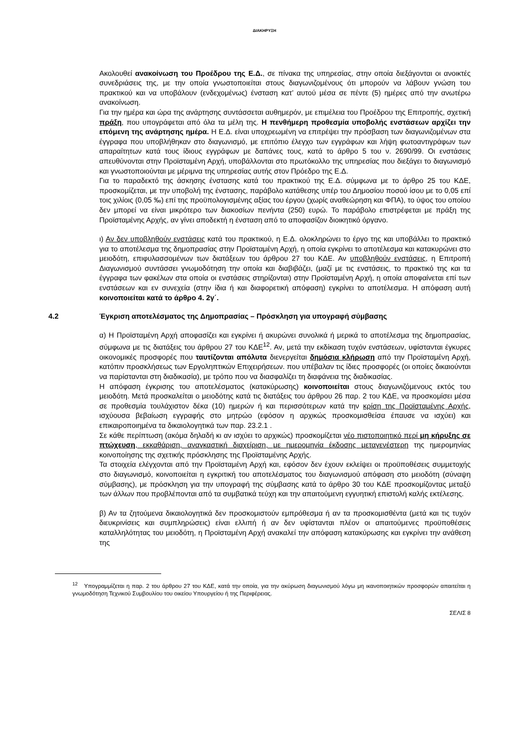ΔΙΑΚΗΡΥΞΗ
Ακολουθεί ανακοίνωση του Προέδρου της Ε.Δ., σε πίνακα της υπηρεσίας, στην οποία διεξάγονται οι ανοικτές συνεδριάσεις της, με την οποία γνωστοποιείται στους διαγωνιζομένους ότι μπορούν να λάβουν γνώση του πρακτικού και να υποβάλουν (ενδεχομένως) ένσταση κατ’ αυτού μέσα σε πέντε (5) ημέρες από την ανωτέρω ανακοίνωση.
Για την ημέρα και ώρα της ανάρτησης συντάσσεται αυθημερόν, με επιμέλεια του Προέδρου της Επιτροπής, σχετική πράξη, που υπογράφεται από όλα τα μέλη της. Η πενθήμερη προθεσμία υποβολής ενστάσεων αρχίζει την επόμενη της ανάρτησης ημέρα. Η Ε.Δ. είναι υποχρεωμένη να επιτρέψει την πρόσβαση των διαγωνιζομένων στα έγγραφα που υποβλήθηκαν στο διαγωνισμό, με επιτόπιο έλεγχο των εγγράφων και λήψη φωτοαντιγράφων των απαραίτητων κατά τους ίδιους εγγράφων με δαπάνες τους, κατά το άρθρο 5 του ν. 2690/99. Οι ενστάσεις απευθύνονται στην Προϊσταμένη Αρχή, υποβάλλονται στο πρωτόκολλο της υπηρεσίας που διεξάγει το διαγωνισμό και γνωστοποιούνται με μέριμνα της υπηρεσίας αυτής στον Πρόεδρο της Ε.Δ.
Για το παραδεκτό της άσκησης ένστασης κατά του πρακτικού της Ε.Δ. σύμφωνα με το άρθρο 25 του ΚΔΕ, προσκομίζεται, με την υποβολή της ένστασης, παράβολο κατάθεσης υπέρ του Δημοσίου ποσού ίσου με το 0,05 επί τοις χιλίοις (0,05 ‰) επί της προϋπολογισμένης αξίας του έργου (χωρίς αναθεώρηση και ΦΠΑ), το ύψος του οποίου δεν μπορεί να είναι μικρότερο των διακοσίων πενήντα (250) ευρώ. Το παράβολο επιστρέφεται με πράξη της Προϊσταμένης Αρχής, αν γίνει αποδεκτή η ένσταση από το αποφασίζον διοικητικό όργανο.
ι) Αν δεν υποβληθούν ενστάσεις κατά του πρακτικού, η Ε.Δ. ολοκληρώνει το έργο της και υποβάλλει το πρακτικό για το αποτέλεσμα της δημοπρασίας στην Προϊσταμένη Αρχή, η οποία εγκρίνει το αποτέλεσμα και κατακυρώνει στο μειοδότη, επιφυλασσομένων των διατάξεων του άρθρου 27 του ΚΔΕ. Αν υποβληθούν ενστάσεις, η Επιτροπή Διαγωνισμού συντάσσει γνωμοδότηση την οποία και διαβιβάζει, (μαζί με τις ενστάσεις, το πρακτικό της και τα έγγραφα των φακέλων στα οποία οι ενστάσεις στηρίζονται) στην Προϊσταμένη Αρχή, η οποία αποφαίνεται επί των ενστάσεων και εν συνεχεία (στην ίδια ή και διαφορετική απόφαση) εγκρίνει το αποτέλεσμα. Η απόφαση αυτή κοινοποιείται κατά το άρθρο 4. 2γ΄.
4.2 Έγκριση αποτελέσματος της Δημοπρασίας – Πρόσκληση για υπογραφή σύμβασης
α) Η Προϊσταμένη Αρχή αποφασίζει και εγκρίνει ή ακυρώνει συνολικά ή μερικά το αποτέλεσμα της δημοπρασίας, σύμφωνα με τις διατάξεις του άρθρου 27 του ΚΔΕ<sup>12</sup>. Αν, μετά την εκδίκαση τυχόν ενστάσεων, υφίστανται έγκυρες οικονομικές προσφορές που ταυτίζονται απόλυτα διενεργείται δημόσια κλήρωση από την Προϊσταμένη Αρχή, κατόπιν προσκλήσεως των Εργοληπτικών Επιχειρήσεων. που υπέβαλαν τις ίδιες προσφορές (οι οποίες δικαιούνται να παρίστανται στη διαδικασία), με τρόπο που να διασφαλίζει τη διαφάνεια της διαδικασίας.
Η απόφαση έγκρισης του αποτελέσματος (κατακύρωσης) κοινοποιείται στους διαγωνιζόμενους εκτός του μειοδότη. Μετά προσκαλείται ο μειοδότης κατά τις διατάξεις του άρθρου 26 παρ. 2 του ΚΔΕ, να προσκομίσει μέσα σε προθεσμία τουλάχιστον δέκα (10) ημερών ή και περισσότερων κατά την κρίση της Προϊσταμένης Αρχής, ισχύουσα βεβαίωση εγγραφής στο μητρώο (εφόσον η αρχικώς προσκομισθείσα έπαυσε να ισχύει) και επικαιροποιημένα τα δικαιολογητικά των παρ. 23.2.1 .
Σε κάθε περίπτωση (ακόμα δηλαδή κι αν ισχύει το αρχικώς) προσκομίζεται νέο πιστοποιητικό περί μη κήρυξης σε πτώχευση, εκκαθάριση, αναγκαστική διαχείριση, με ημερομηνία έκδοσης μεταγενέστερη της ημερομηνίας κοινοποίησης της σχετικής πρόσκλησης της Προϊσταμένης Αρχής.
Τα στοιχεία ελέγχονται από την Προϊσταμένη Αρχή και, εφόσον δεν έχουν εκλείψει οι προϋποθέσεις συμμετοχής στο διαγωνισμό, κοινοποιείται η εγκριτική του αποτελέσματος του διαγωνισμού απόφαση στο μειοδότη (σύναψη σύμβασης), με πρόσκληση για την υπογραφή της σύμβασης κατά το άρθρο 30 του ΚΔΕ προσκομίζοντας μεταξύ των άλλων που προβλέπονται από τα συμβατικά τεύχη και την απαιτούμενη εγγυητική επιστολή καλής εκτέλεσης.
β) Αν τα ζητούμενα δικαιολογητικά δεν προσκομιστούν εμπρόθεσμα ή αν τα προσκομισθέντα (μετά και τις τυχόν διευκρινίσεις και συμπληρώσεις) είναι ελλιπή ή αν δεν υφίστανται πλέον οι απαιτούμενες προϋποθέσεις καταλληλότητας του μειοδότη, η Προϊσταμένη Αρχή ανακαλεί την απόφαση κατακύρωσης και εγκρίνει την ανάθεση της
<sup>12</sup> Υπογραμμίζεται η παρ. 2 του άρθρου 27 του ΚΔΕ, κατά την οποία, για την ακύρωση διαγωνισμού λόγω μη ικανοποιητικών προσφορών απαιτείται η γνωμοδότηση Τεχνικού Συμβουλίου του οικείου Υπουργείου ή της Περιφέρειας.
ΣΕΛΙΣ 8